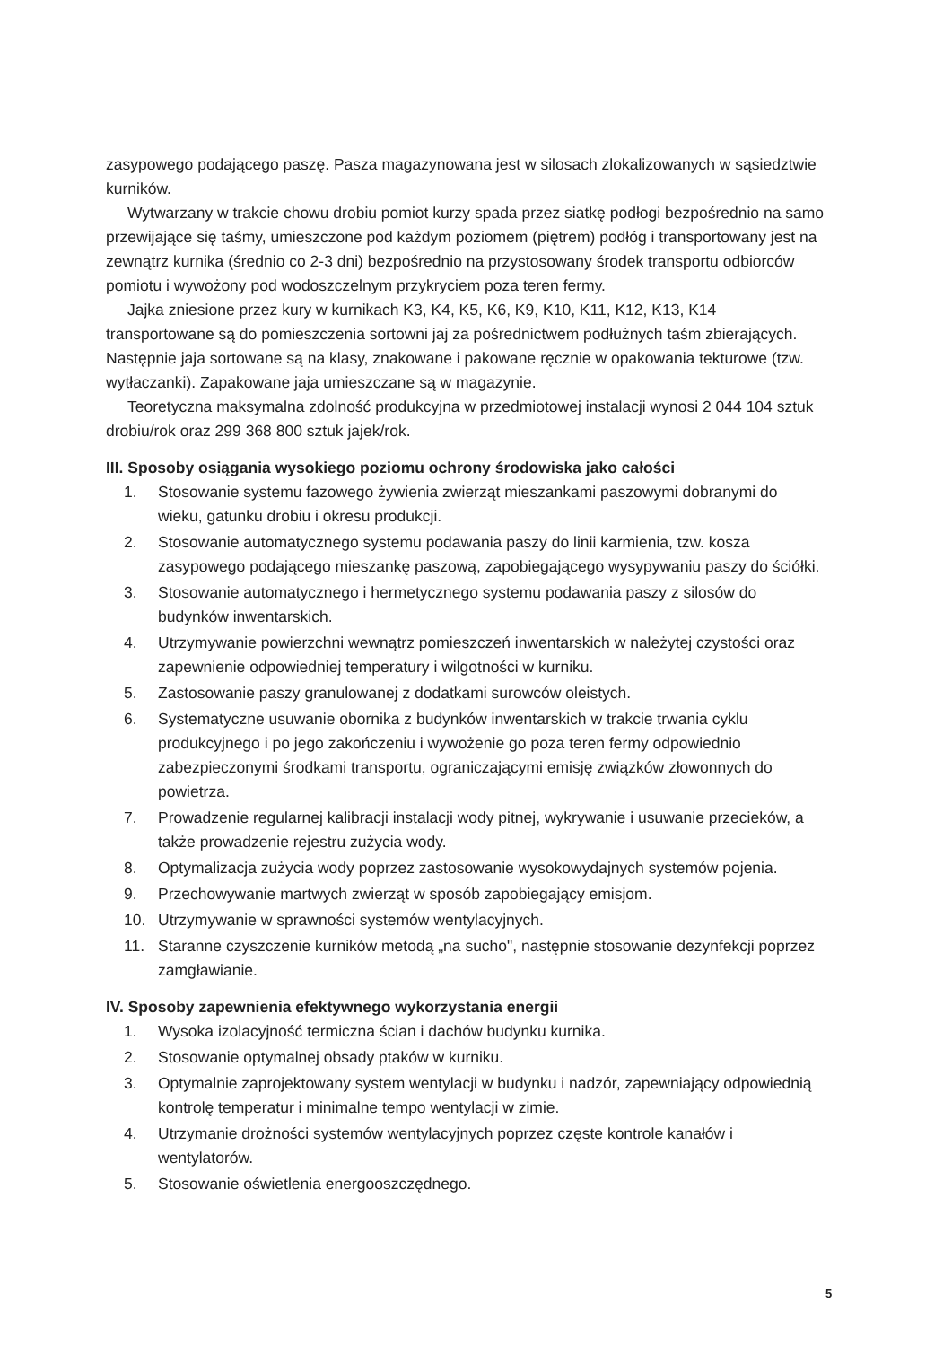zasypowego podającego paszę. Pasza magazynowana jest w silosach zlokalizowanych w sąsiedztwie kurników.
Wytwarzany w trakcie chowu drobiu pomiot kurzy spada przez siatkę podłogi bezpośrednio na samo przewijające się taśmy, umieszczone pod każdym poziomem (piętrem) podłóg i transportowany jest na zewnątrz kurnika (średnio co 2-3 dni) bezpośrednio na przystosowany środek transportu odbiorców pomiotu i wywożony pod wodoszczelnym przykryciem poza teren fermy.
Jajka zniesione przez kury w kurnikach K3, K4, K5, K6, K9, K10, K11, K12, K13, K14 transportowane są do pomieszczenia sortowni jaj za pośrednictwem podłużnych taśm zbierających. Następnie jaja sortowane są na klasy, znakowane i pakowane ręcznie w opakowania tekturowe (tzw. wytłaczanki). Zapakowane jaja umieszczane są w magazynie.
Teoretyczna maksymalna zdolność produkcyjna w przedmiotowej instalacji wynosi 2 044 104 sztuk drobiu/rok oraz 299 368 800 sztuk jajek/rok.
III. Sposoby osiągania wysokiego poziomu ochrony środowiska jako całości
1. Stosowanie systemu fazowego żywienia zwierząt mieszankami paszowymi dobranymi do wieku, gatunku drobiu i okresu produkcji.
2. Stosowanie automatycznego systemu podawania paszy do linii karmienia, tzw. kosza zasypowego podającego mieszankę paszową, zapobiegającego wysypywaniu paszy do ściółki.
3. Stosowanie automatycznego i hermetycznego systemu podawania paszy z silosów do budynków inwentarskich.
4. Utrzymywanie powierzchni wewnątrz pomieszczeń inwentarskich w należytej czystości oraz zapewnienie odpowiedniej temperatury i wilgotności w kurniku.
5. Zastosowanie paszy granulowanej z dodatkami surowców oleistych.
6. Systematyczne usuwanie obornika z budynków inwentarskich w trakcie trwania cyklu produkcyjnego i po jego zakończeniu i wywożenie go poza teren fermy odpowiednio zabezpieczonymi środkami transportu, ograniczającymi emisję związków złowonnych do powietrza.
7. Prowadzenie regularnej kalibracji instalacji wody pitnej, wykrywanie i usuwanie przecieków, a także prowadzenie rejestru zużycia wody.
8. Optymalizacja zużycia wody poprzez zastosowanie wysokowydajnych systemów pojenia.
9. Przechowywanie martwych zwierząt w sposób zapobiegający emisjom.
10. Utrzymywanie w sprawności systemów wentylacyjnych.
11. Staranne czyszczenie kurników metodą „na sucho", następnie stosowanie dezynfekcji poprzez zamgławianie.
IV. Sposoby zapewnienia efektywnego wykorzystania energii
1. Wysoka izolacyjność termiczna ścian i dachów budynku kurnika.
2. Stosowanie optymalnej obsady ptaków w kurniku.
3. Optymalnie zaprojektowany system wentylacji w budynku i nadzór, zapewniający odpowiednią kontrolę temperatur i minimalne tempo wentylacji w zimie.
4. Utrzymanie drożności systemów wentylacyjnych poprzez częste kontrole kanałów i wentylatorów.
5. Stosowanie oświetlenia energooszczędnego.
5